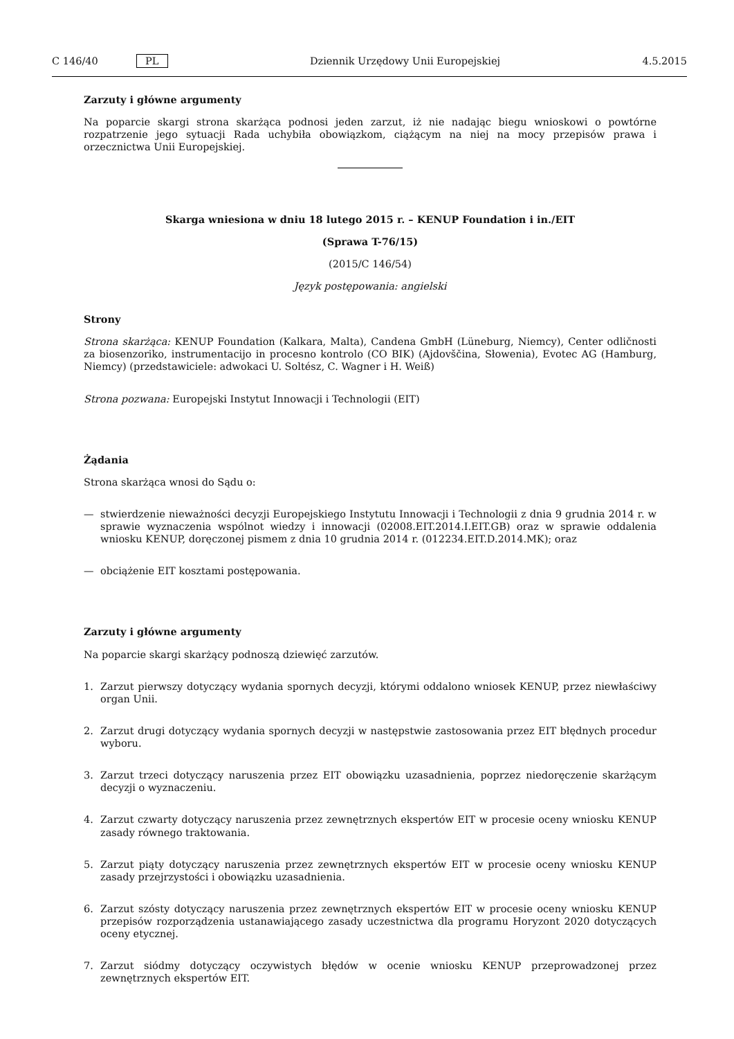C 146/40 PL Dziennik Urzędowy Unii Europejskiej 4.5.2015
Zarzuty i główne argumenty
Na poparcie skargi strona skarżąca podnosi jeden zarzut, iż nie nadając biegu wnioskowi o powtórne rozpatrzenie jego sytuacji Rada uchybiła obowiązkom, ciążącym na niej na mocy przepisów prawa i orzecznictwa Unii Europejskiej.
Skarga wniesiona w dniu 18 lutego 2015 r. – KENUP Foundation i in./EIT
(Sprawa T-76/15)
(2015/C 146/54)
Język postępowania: angielski
Strony
Strona skarżąca: KENUP Foundation (Kalkara, Malta), Candena GmbH (Lüneburg, Niemcy), Center odličnosti za biosenzoriko, instrumentacijo in procesno kontrolo (CO BIK) (Ajdovščina, Słowenia), Evotec AG (Hamburg, Niemcy) (przedstawiciele: adwokaci U. Soltész, C. Wagner i H. Weiß)
Strona pozwana: Europejski Instytut Innowacji i Technologii (EIT)
Żądania
Strona skarżąca wnosi do Sądu o:
— stwierdzenie nieważności decyzji Europejskiego Instytutu Innowacji i Technologii z dnia 9 grudnia 2014 r. w sprawie wyznaczenia wspólnot wiedzy i innowacji (02008.EIT.2014.I.EIT.GB) oraz w sprawie oddalenia wniosku KENUP, doręczonej pismem z dnia 10 grudnia 2014 r. (012234.EIT.D.2014.MK); oraz
— obciążenie EIT kosztami postępowania.
Zarzuty i główne argumenty
Na poparcie skargi skarżący podnoszą dziewięć zarzutów.
1. Zarzut pierwszy dotyczący wydania spornych decyzji, którymi oddalono wniosek KENUP, przez niewłaściwy organ Unii.
2. Zarzut drugi dotyczący wydania spornych decyzji w następstwie zastosowania przez EIT błędnych procedur wyboru.
3. Zarzut trzeci dotyczący naruszenia przez EIT obowiązku uzasadnienia, poprzez niedoręczenie skarżącym decyzji o wyznaczeniu.
4. Zarzut czwarty dotyczący naruszenia przez zewnętrznych ekspertów EIT w procesie oceny wniosku KENUP zasady równego traktowania.
5. Zarzut piąty dotyczący naruszenia przez zewnętrznych ekspertów EIT w procesie oceny wniosku KENUP zasady przejrzystości i obowiązku uzasadnienia.
6. Zarzut szósty dotyczący naruszenia przez zewnętrznych ekspertów EIT w procesie oceny wniosku KENUP przepisów rozporządzenia ustanawiającego zasady uczestnictwa dla programu Horyzont 2020 dotyczących oceny etycznej.
7. Zarzut siódmy dotyczący oczywistych błędów w ocenie wniosku KENUP przeprowadzonej przez zewnętrznych ekspertów EIT.